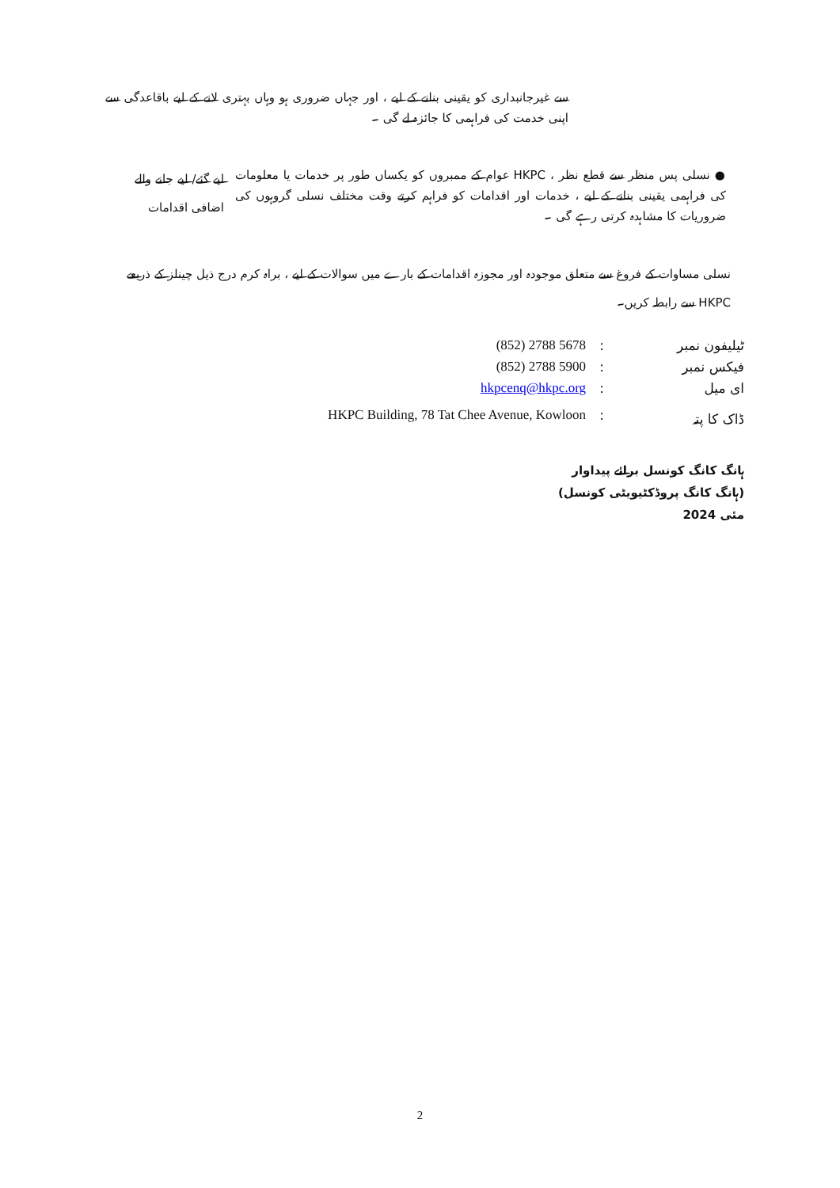سے غیرجانبداری کو یقینی بنانے کے لیے ، اور جہاں ضروری ہو وہاں بہتری لانے کے لیے باقاعدگی سے اپنی خدمت کی فراہمی کا جائزہ لے گی ۔
لیے گئے/ لیے جانے والے اضافی اقدامات
● نسلی پس منظر سے قطع نظر ، HKPC عوام کے ممبروں کو یکساں طور پر خدمات یا معلومات کی فراہمی یقینی بنانے کے لیے ، خدمات اور اقدامات کو فراہم کرتے وقت مختلف نسلی گروہوں کی ضروریات کا مشاہدہ کرتی رہے گی ۔
نسلی مساوات کے فروغ سے متعلق موجودہ اور مجوزہ اقدامات کے بارے میں سوالات کے لیے ، براہ کرم درج ذیل چینلز کے ذریعے HKPC سے رابطہ کریں۔
| (852) 2788 5678 | : | ٹیلیفون نمبر |
| (852) 2788 5900 | : | فیکس نمبر |
| hkpcenq@hkpc.org | : | ای میل |
| HKPC Building, 78 Tat Chee Avenue, Kowloon | : | ڈاک کا پتہ |
ہانگ کانگ کونسل برائے پیداوار
(ہانگ کانگ پروڈکٹیویٹی کونسل)
مئی 2024
2